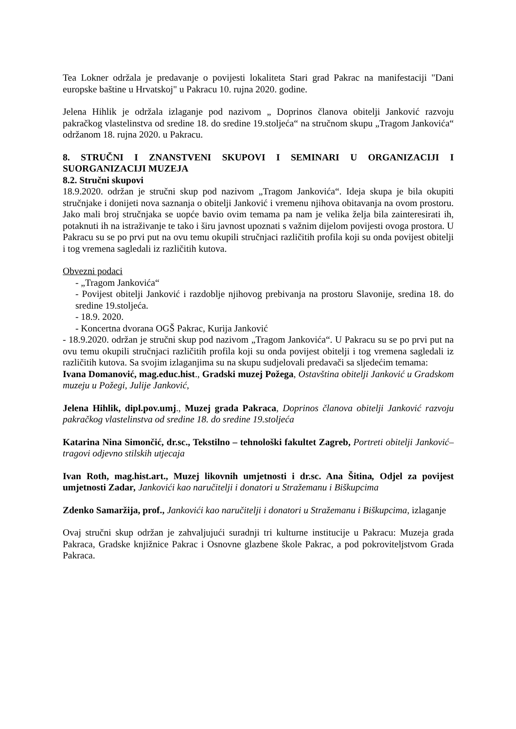Tea Lokner održala je predavanje o povijesti lokaliteta Stari grad Pakrac na manifestaciji "Dani europske baštine u Hrvatskoj" u Pakracu 10. rujna 2020. godine.
Jelena Hihlik je održala izlaganje pod nazivom „ Doprinos članova obitelji Janković razvoju pakračkog vlastelinstva od sredine 18. do sredine 19.stoljeća“ na stručnom skupu „Tragom Jankovića“ održanom 18. rujna 2020. u Pakracu.
8. STRUČNI I ZNANSTVENI SKUPOVI I SEMINARI U ORGANIZACIJI I SUORGANIZACIJI MUZEJA
8.2. Stručni skupovi
18.9.2020. održan je stručni skup pod nazivom „Tragom Jankovića“. Ideja skupa je bila okupiti stručnjake i donijeti nova saznanja o obitelji Janković i vremenu njihova obitavanja na ovom prostoru. Jako mali broj stručnjaka se uopće bavio ovim temama pa nam je velika želja bila zainteresirati ih, potaknuti ih na istraživanje te tako i širu javnost upoznati s važnim dijelom povijesti ovoga prostora. U Pakracu su se po prvi put na ovu temu okupili stručnjaci različitih profila koji su onda povijest obitelji i tog vremena sagledali iz različitih kutova.
Obvezni podaci
- „Tragom Jankovića“
- Povijest obitelji Janković i razdoblje njihovog prebivanja na prostoru Slavonije, sredina 18. do sredine 19.stoljeća.
- 18.9. 2020.
- Koncertna dvorana OGŠ Pakrac, Kurija Janković
- 18.9.2020. održan je stručni skup pod nazivom „Tragom Jankovića“. U Pakracu su se po prvi put na ovu temu okupili stručnjaci različitih profila koji su onda povijest obitelji i tog vremena sagledali iz različitih kutova. Sa svojim izlaganjima su na skupu sudjelovali predavači sa sljedećim temama:
Ivana Domanović, mag.educ.hist., Gradski muzej Požega, Ostavština obitelji Janković u Gradskom muzeju u Požegi, Julije Janković,
Jelena Hihlik, dipl.pov.umj., Muzej grada Pakraca, Doprinos članova obitelji Janković razvoju pakračkog vlastelinstva od sredine 18. do sredine 19.stoljeća
Katarina Nina Simončić, dr.sc., Tekstilno – tehnološki fakultet Zagreb, Portreti obitelji Janković– tragovi odjevno stilskih utjecaja
Ivan Roth, mag.hist.art., Muzej likovnih umjetnosti i dr.sc. Ana Šitina, Odjel za povijest umjetnosti Zadar, Jankovići kao naručitelji i donatori u Stražemanu i Biškupcima
Zdenko Samaržija, prof., Jankovići kao naručitelji i donatori u Stražemanu i Biškupcima, izlaganje
Ovaj stručni skup održan je zahvaljujući suradnji tri kulturne institucije u Pakracu: Muzeja grada Pakraca, Gradske knjižnice Pakrac i Osnovne glazbene škole Pakrac, a pod pokroviteljstvom Grada Pakraca.